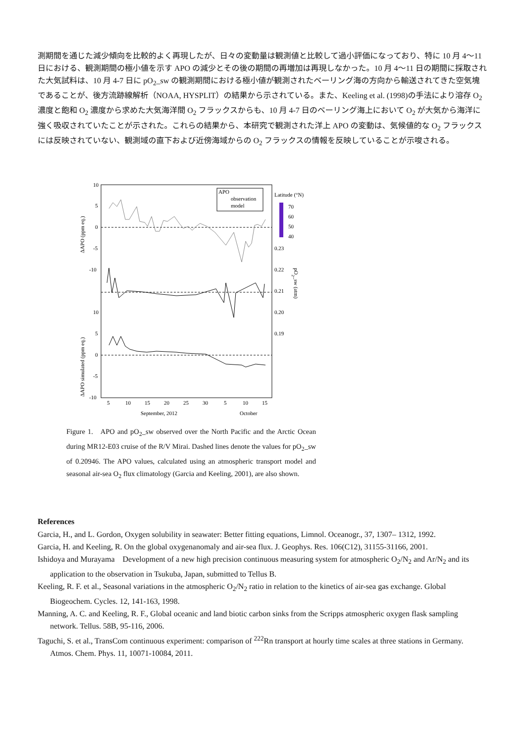測期間を通じた減少傾向を比較的よく再現したが、日々の変動量は観測値と比較して過小評価になっており、特に 10 月 4〜11 日における、観測期間の極小値を示す APO の減少とその後の期間の再増加は再現しなかった。10 月 4〜11 日の期間に採取された大気試料は、10 月 4-7 日に pO<sub>2</sub>_sw の観測期間における極小値が観測されたベーリング海の方向から輸送されてきた空気塊であることが、後方流跡線解析（NOAA, HYSPLIT）の結果から示されている。また、Keeling et al. (1998)の手法により溶存 O<sub>2</sub> 濃度と飽和 O<sub>2</sub> 濃度から求めた大気海洋間 O<sub>2</sub> フラックスからも、10 月 4-7 日のベーリング海上において O<sub>2</sub> が大気から海洋に強く吸収されていたことが示された。これらの結果から、本研究で観測された洋上 APO の変動は、気候値的な O<sub>2</sub> フラックスには反映されていない、観測域の直下および近傍海域からの O<sub>2</sub> フラックスの情報を反映していることが示唆される。
10
5
0
-5
-10
10
5
0
-5
-10
0.23
0.22
0.21
0.20
0.19
5
10
15
20
25
30
5
10
15
September, 2012
October
ΔAPO (ppm eq.)
ΔAPO simulated (ppm eq.)
pO2_sw (atm)
APO
observation
model
Latitude (°N)
70
60
50
40
Figure 1. APO and pO<sub>2</sub>_sw observed over the North Pacific and the Arctic Ocean during MR12-E03 cruise of the R/V Mirai. Dashed lines denote the values for pO<sub>2</sub>_sw of 0.20946. The APO values, calculated using an atmospheric transport model and seasonal air-sea O<sub>2</sub> flux climatology (Garcia and Keeling, 2001), are also shown.
References
Garcia, H., and L. Gordon, Oxygen solubility in seawater: Better fitting equations, Limnol. Oceanogr., 37, 1307– 1312, 1992.
Garcia, H. and Keeling, R. On the global oxygenanomaly and air-sea flux. J. Geophys. Res. 106(C12), 31155-31166, 2001.
Ishidoya and Murayama　Development of a new high precision continuous measuring system for atmospheric O<sub>2</sub>/N<sub>2</sub> and Ar/N<sub>2</sub> and its application to the observation in Tsukuba, Japan, submitted to Tellus B.
Keeling, R. F. et al., Seasonal variations in the atmospheric O<sub>2</sub>/N<sub>2</sub> ratio in relation to the kinetics of air-sea gas exchange. Global Biogeochem. Cycles. 12, 141-163, 1998.
Manning, A. C. and Keeling, R. F., Global oceanic and land biotic carbon sinks from the Scripps atmospheric oxygen flask sampling network. Tellus. 58B, 95-116, 2006.
Taguchi, S. et al., TransCom continuous experiment: comparison of <sup>222</sup>Rn transport at hourly time scales at three stations in Germany. Atmos. Chem. Phys. 11, 10071-10084, 2011.